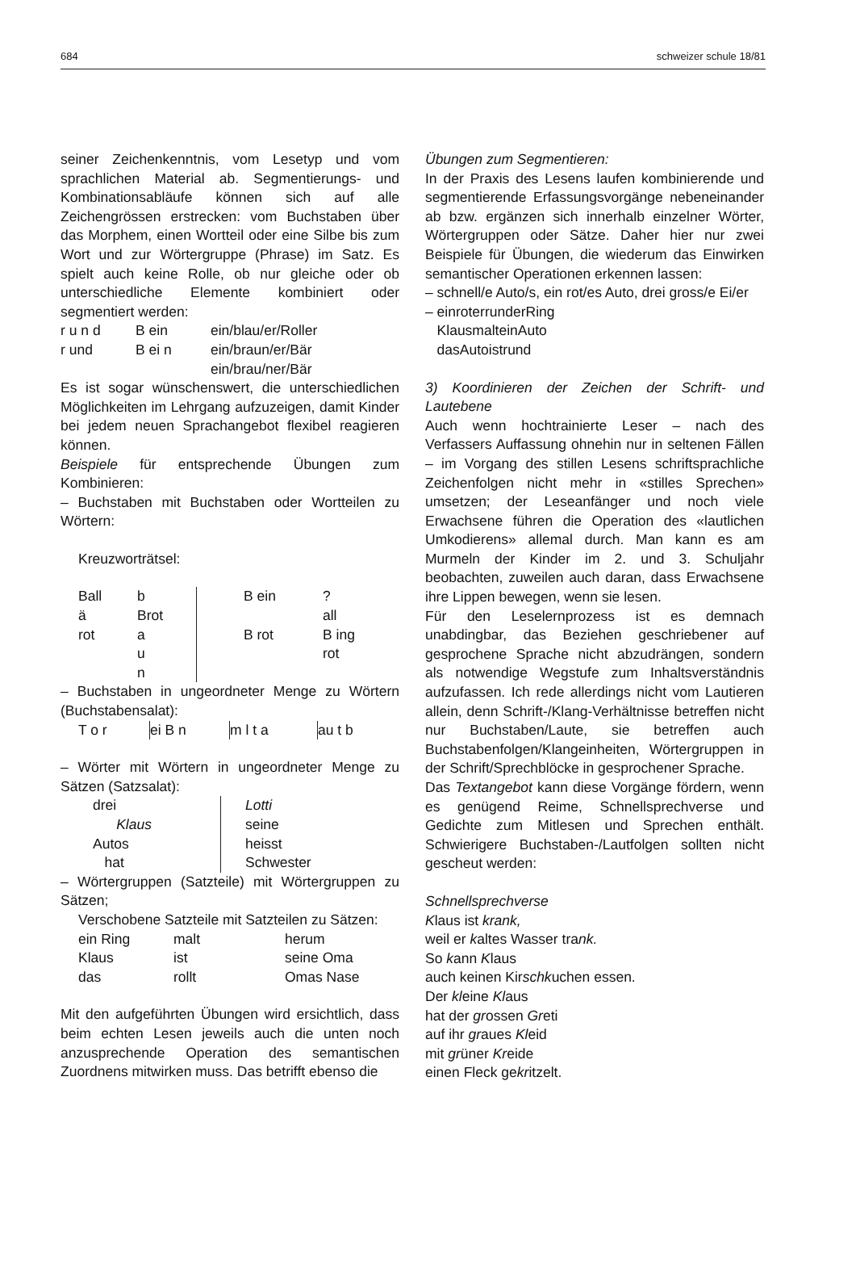684 schweizer schule 18/81
seiner Zeichenkenntnis, vom Lesetyp und vom sprachlichen Material ab. Segmentierungs- und Kombinationsabläufe können sich auf alle Zeichengrössen erstrecken: vom Buchstaben über das Morphem, einen Wortteil oder eine Silbe bis zum Wort und zur Wörtergruppe (Phrase) im Satz. Es spielt auch keine Rolle, ob nur gleiche oder ob unterschiedliche Elemente kombiniert oder segmentiert werden:
| r u n d | B ein | ein/blau/er/Roller |
| r und | B ei n | ein/braun/er/Bär |
| | | ein/brau/ner/Bär |
Es ist sogar wünschenswert, die unterschiedlichen Möglichkeiten im Lehrgang aufzuzeigen, damit Kinder bei jedem neuen Sprachangebot flexibel reagieren können.
Beispiele für entsprechende Übungen zum Kombinieren:
– Buchstaben mit Buchstaben oder Wortteilen zu Wörtern:
Kreuzworträtsel:
| Ball | b | | B ein | ? |
| ä | Brot | | | all |
| rot | a | | B rot | B ing |
| | u | | | rot |
| | n | | | |
– Buchstaben in ungeordneter Menge zu Wörtern (Buchstabensalat):
| T o r | ei B n | m l t a | au t b |
– Wörter mit Wörtern in ungeordneter Menge zu Sätzen (Satzsalat):
| drei Klaus Autos hat | Lotti seine heisst Schwester |
– Wörtergruppen (Satzteile) mit Wörtergruppen zu Sätzen;
Verschobene Satzteile mit Satzteilen zu Sätzen:
| ein Ring | malt | herum |
| Klaus | ist | seine Oma |
| das | rollt | Omas Nase |
Mit den aufgeführten Übungen wird ersichtlich, dass beim echten Lesen jeweils auch die unten noch anzusprechende Operation des semantischen Zuordnens mitwirken muss. Das betrifft ebenso die
Übungen zum Segmentieren:
In der Praxis des Lesens laufen kombinierende und segmentierende Erfassungsvorgänge nebeneinander ab bzw. ergänzen sich innerhalb einzelner Wörter, Wörtergruppen oder Sätze. Daher hier nur zwei Beispiele für Übungen, die wiederum das Einwirken semantischer Operationen erkennen lassen:
– schnell/e Auto/s, ein rot/es Auto, drei gross/e Ei/er
– einroterrunderRing
KlausmalteinAuto
dasAutoistrund
3) Koordinieren der Zeichen der Schrift- und Lautebene
Auch wenn hochtrainierte Leser – nach des Verfassers Auffassung ohnehin nur in seltenen Fällen – im Vorgang des stillen Lesens schriftsprachliche Zeichenfolgen nicht mehr in «stilles Sprechen» umsetzen; der Leseanfänger und noch viele Erwachsene führen die Operation des «lautlichen Umkodierens» allemal durch. Man kann es am Murmeln der Kinder im 2. und 3. Schuljahr beobachten, zuweilen auch daran, dass Erwachsene ihre Lippen bewegen, wenn sie lesen.
Für den Leselernprozess ist es demnach unabdingbar, das Beziehen geschriebener auf gesprochene Sprache nicht abzudrängen, sondern als notwendige Wegstufe zum Inhaltsverständnis aufzufassen. Ich rede allerdings nicht vom Lautieren allein, denn Schrift-/Klang-Verhältnisse betreffen nicht nur Buchstaben/Laute, sie betreffen auch Buchstabenfolgen/Klangeinheiten, Wörtergruppen in der Schrift/Sprechblöcke in gesprochener Sprache.
Das Textangebot kann diese Vorgänge fördern, wenn es genügend Reime, Schnellsprechverse und Gedichte zum Mitlesen und Sprechen enthält. Schwierigere Buchstaben-/Lautfolgen sollten nicht gescheut werden:
Schnellsprechverse
Klaus ist krank,
weil er kaltes Wasser trank.
So kann Klaus
auch keinen Kirschkuchen essen.
Der kleine Klaus
hat der grossen Greti
auf ihr graues Kleid
mit grüner Kreide
einen Fleck gekritzelt.